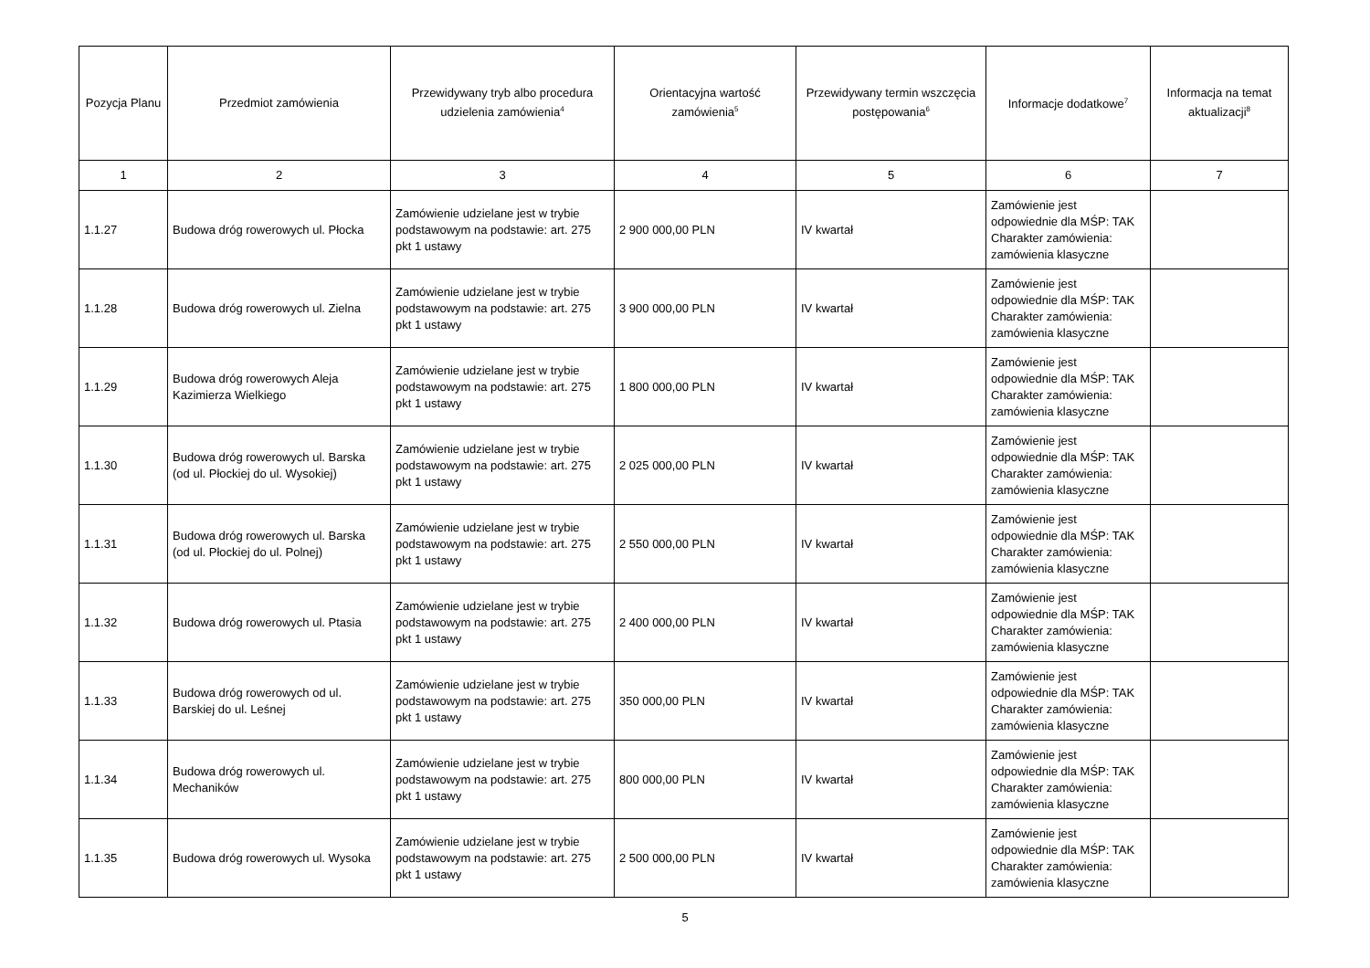| Pozycja Planu | Przedmiot zamówienia | Przewidywany tryb albo procedura udzielenia zamówienia<sup>4</sup> | Orientacyjna wartość zamówienia<sup>5</sup> | Przewidywany termin wszczęcia postępowania<sup>6</sup> | Informacje dodatkowe<sup>7</sup> | Informacja na temat aktualizacji<sup>8</sup> |
| --- | --- | --- | --- | --- | --- | --- |
| 1 | 2 | 3 | 4 | 5 | 6 | 7 |
| 1.1.27 | Budowa dróg rowerowych ul. Płocka | Zamówienie udzielane jest w trybie podstawowym na podstawie: art. 275 pkt 1 ustawy | 2 900 000,00 PLN | IV kwartał | Zamówienie jest odpowiednie dla MŚP: TAK Charakter zamówienia: zamówienia klasyczne | |
| 1.1.28 | Budowa dróg rowerowych ul. Zielna | Zamówienie udzielane jest w trybie podstawowym na podstawie: art. 275 pkt 1 ustawy | 3 900 000,00 PLN | IV kwartał | Zamówienie jest odpowiednie dla MŚP: TAK Charakter zamówienia: zamówienia klasyczne | |
| 1.1.29 | Budowa dróg rowerowych Aleja Kazimierza Wielkiego | Zamówienie udzielane jest w trybie podstawowym na podstawie: art. 275 pkt 1 ustawy | 1 800 000,00 PLN | IV kwartał | Zamówienie jest odpowiednie dla MŚP: TAK Charakter zamówienia: zamówienia klasyczne | |
| 1.1.30 | Budowa dróg rowerowych ul. Barska (od ul. Płockiej do ul. Wysokiej) | Zamówienie udzielane jest w trybie podstawowym na podstawie: art. 275 pkt 1 ustawy | 2 025 000,00 PLN | IV kwartał | Zamówienie jest odpowiednie dla MŚP: TAK Charakter zamówienia: zamówienia klasyczne | |
| 1.1.31 | Budowa dróg rowerowych ul. Barska (od ul. Płockiej do ul. Polnej) | Zamówienie udzielane jest w trybie podstawowym na podstawie: art. 275 pkt 1 ustawy | 2 550 000,00 PLN | IV kwartał | Zamówienie jest odpowiednie dla MŚP: TAK Charakter zamówienia: zamówienia klasyczne | |
| 1.1.32 | Budowa dróg rowerowych ul. Ptasia | Zamówienie udzielane jest w trybie podstawowym na podstawie: art. 275 pkt 1 ustawy | 2 400 000,00 PLN | IV kwartał | Zamówienie jest odpowiednie dla MŚP: TAK Charakter zamówienia: zamówienia klasyczne | |
| 1.1.33 | Budowa dróg rowerowych od ul. Barskiej do ul. Leśnej | Zamówienie udzielane jest w trybie podstawowym na podstawie: art. 275 pkt 1 ustawy | 350 000,00 PLN | IV kwartał | Zamówienie jest odpowiednie dla MŚP: TAK Charakter zamówienia: zamówienia klasyczne | |
| 1.1.34 | Budowa dróg rowerowych ul. Mechaników | Zamówienie udzielane jest w trybie podstawowym na podstawie: art. 275 pkt 1 ustawy | 800 000,00 PLN | IV kwartał | Zamówienie jest odpowiednie dla MŚP: TAK Charakter zamówienia: zamówienia klasyczne | |
| 1.1.35 | Budowa dróg rowerowych ul. Wysoka | Zamówienie udzielane jest w trybie podstawowym na podstawie: art. 275 pkt 1 ustawy | 2 500 000,00 PLN | IV kwartał | Zamówienie jest odpowiednie dla MŚP: TAK Charakter zamówienia: zamówienia klasyczne | |
5